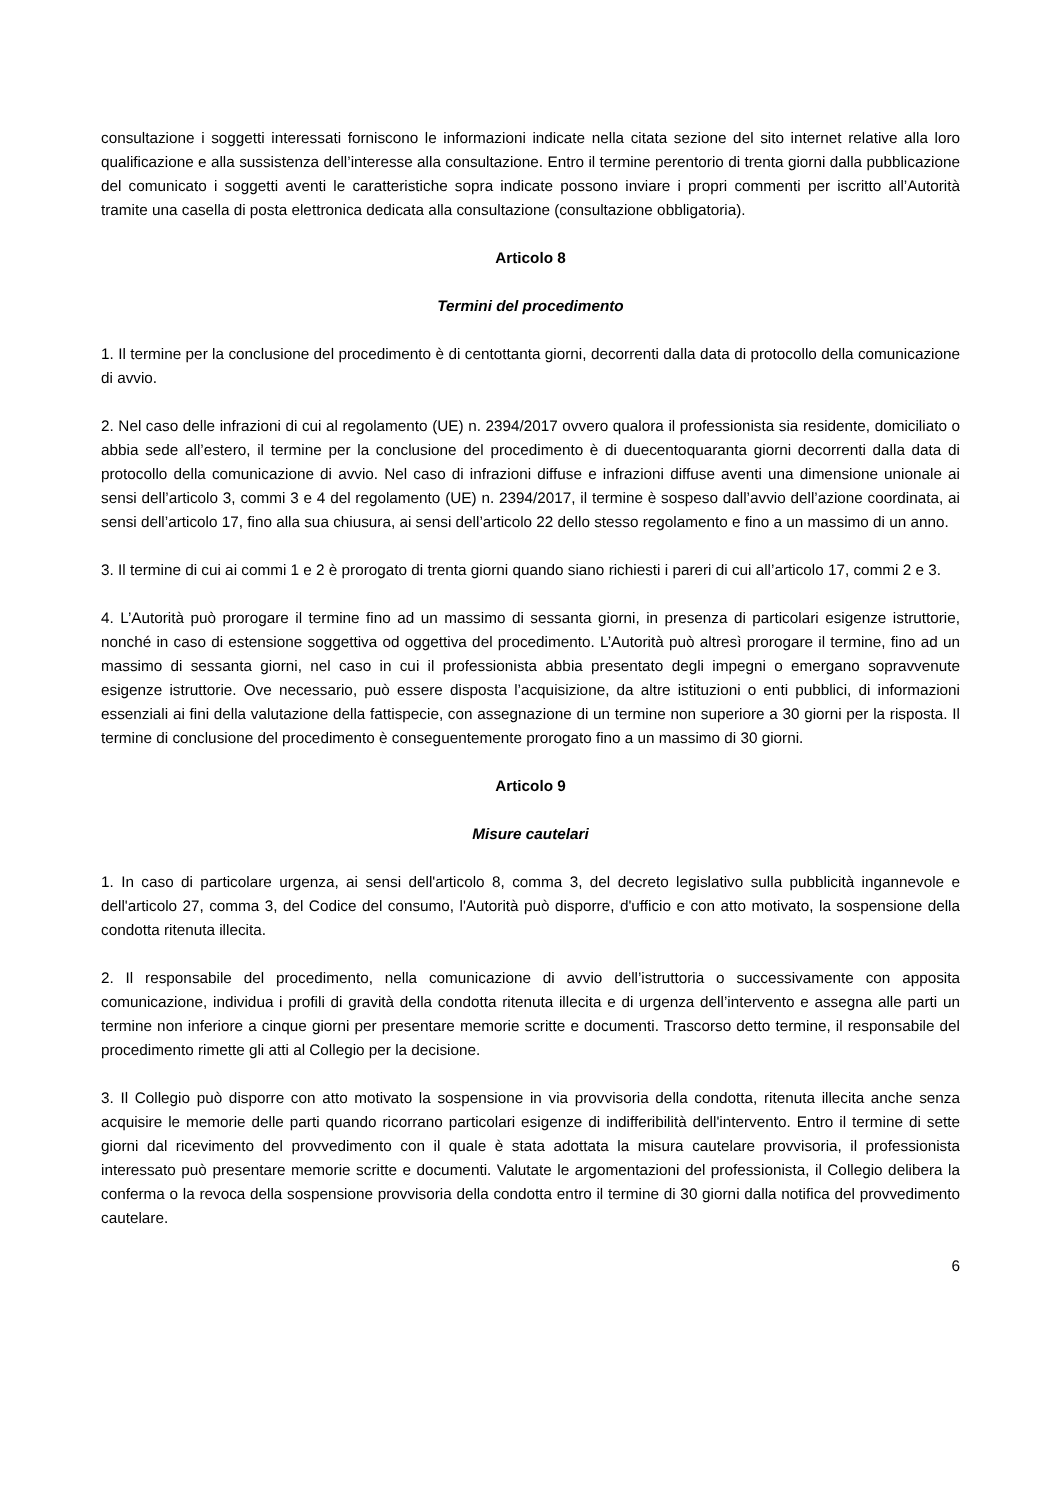consultazione i soggetti interessati forniscono le informazioni indicate nella citata sezione del sito internet relative alla loro qualificazione e alla sussistenza dell’interesse alla consultazione. Entro il termine perentorio di trenta giorni dalla pubblicazione del comunicato i soggetti aventi le caratteristiche sopra indicate possono inviare i propri commenti per iscritto all’Autorità tramite una casella di posta elettronica dedicata alla consultazione (consultazione obbligatoria).
Articolo 8
Termini del procedimento
1. Il termine per la conclusione del procedimento è di centottanta giorni, decorrenti dalla data di protocollo della comunicazione di avvio.
2. Nel caso delle infrazioni di cui al regolamento (UE) n. 2394/2017 ovvero qualora il professionista sia residente, domiciliato o abbia sede all’estero, il termine per la conclusione del procedimento è di duecentoquaranta giorni decorrenti dalla data di protocollo della comunicazione di avvio. Nel caso di infrazioni diffuse e infrazioni diffuse aventi una dimensione unionale ai sensi dell’articolo 3, commi 3 e 4 del regolamento (UE) n. 2394/2017, il termine è sospeso dall’avvio dell’azione coordinata, ai sensi dell’articolo 17, fino alla sua chiusura, ai sensi dell’articolo 22 dello stesso regolamento e fino a un massimo di un anno.
3. Il termine di cui ai commi 1 e 2 è prorogato di trenta giorni quando siano richiesti i pareri di cui all’articolo 17, commi 2 e 3.
4. L’Autorità può prorogare il termine fino ad un massimo di sessanta giorni, in presenza di particolari esigenze istruttorie, nonché in caso di estensione soggettiva od oggettiva del procedimento. L’Autorità può altresì prorogare il termine, fino ad un massimo di sessanta giorni, nel caso in cui il professionista abbia presentato degli impegni o emergano sopravvenute esigenze istruttorie. Ove necessario, può essere disposta l’acquisizione, da altre istituzioni o enti pubblici, di informazioni essenziali ai fini della valutazione della fattispecie, con assegnazione di un termine non superiore a 30 giorni per la risposta. Il termine di conclusione del procedimento è conseguentemente prorogato fino a un massimo di 30 giorni.
Articolo 9
Misure cautelari
1. In caso di particolare urgenza, ai sensi dell'articolo 8, comma 3, del decreto legislativo sulla pubblicità ingannevole e dell'articolo 27, comma 3, del Codice del consumo, l'Autorità può disporre, d'ufficio e con atto motivato, la sospensione della condotta ritenuta illecita.
2. Il responsabile del procedimento, nella comunicazione di avvio dell’istruttoria o successivamente con apposita comunicazione, individua i profili di gravità della condotta ritenuta illecita e di urgenza dell’intervento e assegna alle parti un termine non inferiore a cinque giorni per presentare memorie scritte e documenti. Trascorso detto termine, il responsabile del procedimento rimette gli atti al Collegio per la decisione.
3. Il Collegio può disporre con atto motivato la sospensione in via provvisoria della condotta, ritenuta illecita anche senza acquisire le memorie delle parti quando ricorrano particolari esigenze di indifferibilità dell'intervento. Entro il termine di sette giorni dal ricevimento del provvedimento con il quale è stata adottata la misura cautelare provvisoria, il professionista interessato può presentare memorie scritte e documenti. Valutate le argomentazioni del professionista, il Collegio delibera la conferma o la revoca della sospensione provvisoria della condotta entro il termine di 30 giorni dalla notifica del provvedimento cautelare.
6